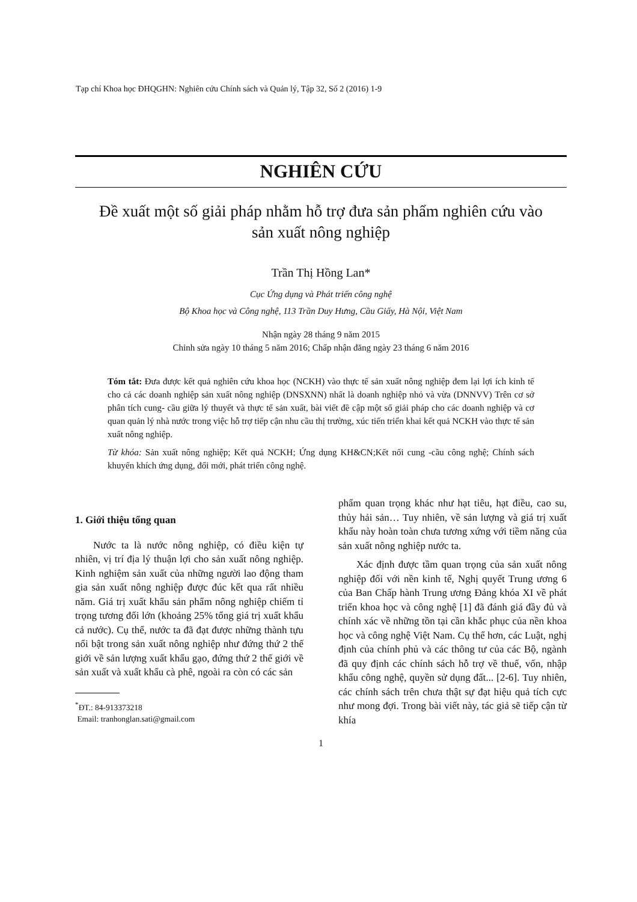Tạp chí Khoa học ĐHQGHN: Nghiên cứu Chính sách và Quản lý, Tập 32, Số 2 (2016) 1-9
NGHIÊN CỨU
Đề xuất một số giải pháp nhằm hỗ trợ đưa sản phẩm nghiên cứu vào sản xuất nông nghiệp
Trần Thị Hồng Lan*
Cục Ứng dụng và Phát triển công nghệ
Bộ Khoa học và Công nghệ, 113 Trần Duy Hưng, Cầu Giấy, Hà Nội, Việt Nam
Nhận ngày 28 tháng 9 năm 2015
Chỉnh sửa ngày 10 tháng 5 năm 2016; Chấp nhận đăng ngày 23 tháng 6 năm 2016
Tóm tắt: Đưa được kết quả nghiên cứu khoa học (NCKH) vào thực tế sản xuất nông nghiệp đem lại lợi ích kinh tế cho cả các doanh nghiệp sản xuất nông nghiệp (DNSXNN) nhất là doanh nghiệp nhỏ và vừa (DNNVV) Trên cơ sở phân tích cung- cầu giữa lý thuyết và thực tế sản xuất, bài viết đề cập một số giải pháp cho các doanh nghiệp và cơ quan quản lý nhà nước trong việc hỗ trợ tiếp cận nhu cầu thị trường, xúc tiến triển khai kết quả NCKH vào thực tế sản xuất nông nghiệp.
Từ khóa: Sản xuất nông nghiệp; Kết quả NCKH; Ứng dụng KH&CN;Kết nối cung -cầu công nghệ; Chính sách khuyến khích ứng dụng, đổi mới, phát triển công nghệ.
1. Giới thiệu tổng quan
Nước ta là nước nông nghiệp, có điều kiện tự nhiên, vị trí địa lý thuận lợi cho sản xuất nông nghiệp. Kinh nghiệm sản xuất của những người lao động tham gia sản xuất nông nghiệp được đúc kết qua rất nhiều năm. Giá trị xuất khẩu sản phẩm nông nghiệp chiếm tỉ trọng tương đối lớn (khoảng 25% tổng giá trị xuất khẩu cả nước). Cụ thể, nước ta đã đạt được những thành tựu nổi bật trong sản xuất nông nghiệp như đứng thứ 2 thế giới về sản lượng xuất khẩu gạo, đứng thứ 2 thế giới về sản xuất và xuất khẩu cà phê, ngoài ra còn có các sản
<sup>*</sup> ĐT.: 84-913373218
Email: tranhonglan.sati@gmail.com
phẩm quan trọng khác như hạt tiêu, hạt điều, cao su, thủy hải sản… Tuy nhiên, về sản lượng và giá trị xuất khẩu này hoàn toàn chưa tương xứng với tiềm năng của sản xuất nông nghiệp nước ta.
Xác định được tầm quan trọng của sản xuất nông nghiệp đối với nền kinh tế, Nghị quyết Trung ương 6 của Ban Chấp hành Trung ương Đảng khóa XI về phát triển khoa học và công nghệ [1] đã đánh giá đầy đủ và chính xác về những tồn tại cần khắc phục của nền khoa học và công nghệ Việt Nam. Cụ thể hơn, các Luật, nghị định của chính phủ và các thông tư của các Bộ, ngành đã quy định các chính sách hỗ trợ về thuế, vốn, nhập khẩu công nghệ, quyền sử dụng đất... [2-6]. Tuy nhiên, các chính sách trên chưa thật sự đạt hiệu quả tích cực như mong đợi. Trong bài viết này, tác giả sẽ tiếp cận từ khía
1